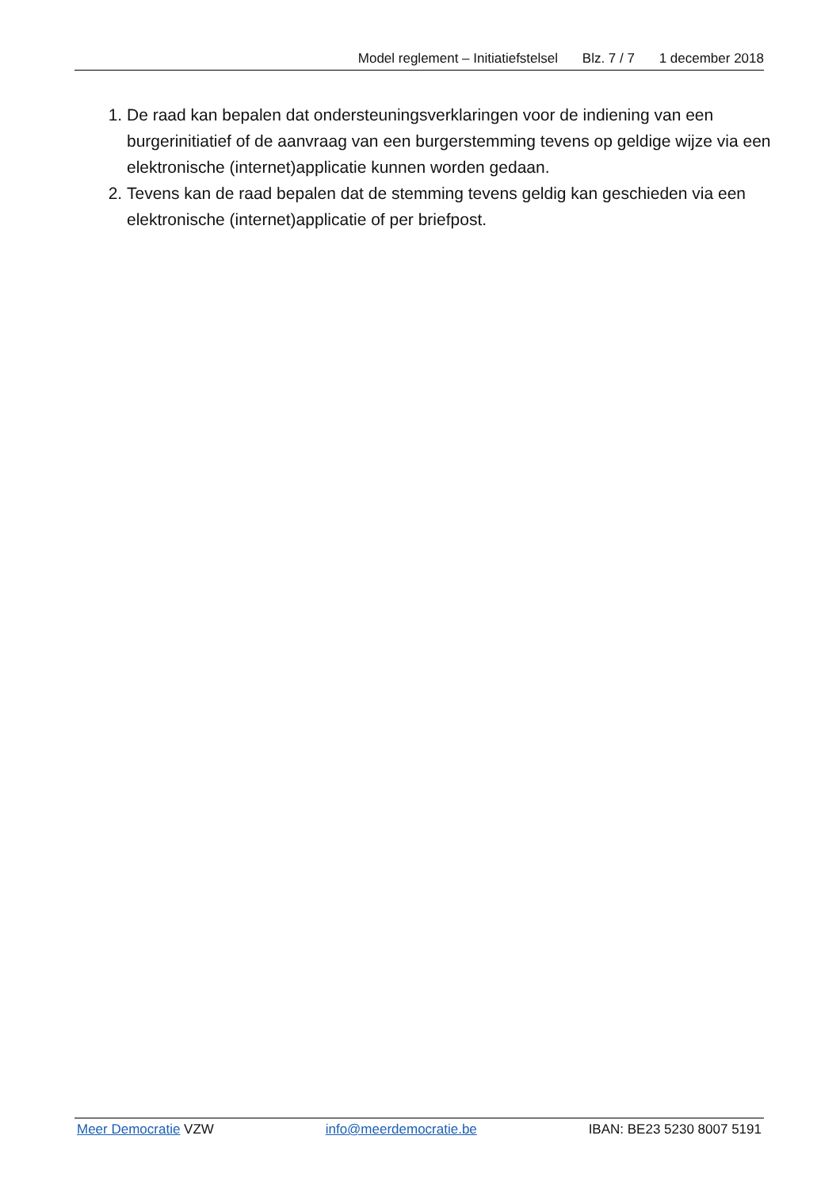Model reglement – Initiatiefstelsel Blz. 7 / 7 1 december 2018
1. De raad kan bepalen dat ondersteuningsverklaringen voor de indiening van een burgerinitiatief of de aanvraag van een burgerstemming tevens op geldige wijze via een elektronische (internet)applicatie kunnen worden gedaan.
2. Tevens kan de raad bepalen dat de stemming tevens geldig kan geschieden via een elektronische (internet)applicatie of per briefpost.
Meer Democratie VZW info@meerdemocratie.be IBAN: BE23 5230 8007 5191